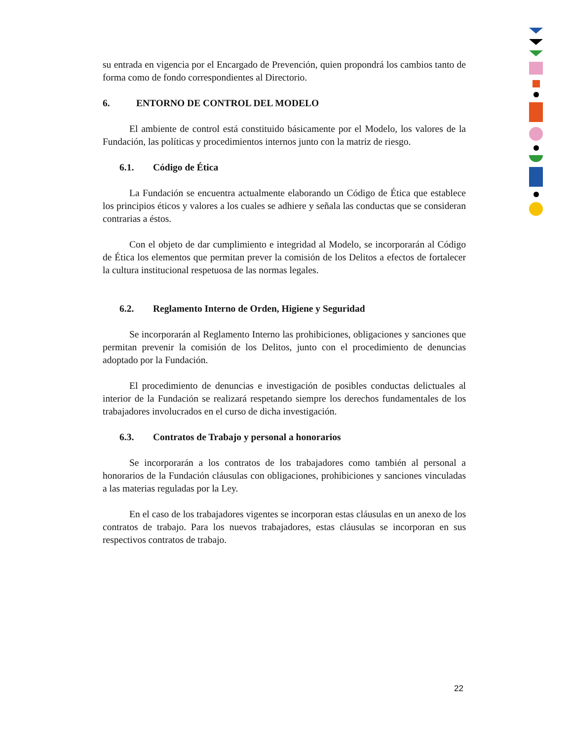su entrada en vigencia por el Encargado de Prevención, quien propondrá los cambios tanto de forma como de fondo correspondientes al Directorio.
6. ENTORNO DE CONTROL DEL MODELO
El ambiente de control está constituido básicamente por el Modelo, los valores de la Fundación, las políticas y procedimientos internos junto con la matriz de riesgo.
6.1. Código de Ética
La Fundación se encuentra actualmente elaborando un Código de Ética que establece los principios éticos y valores a los cuales se adhiere y señala las conductas que se consideran contrarias a éstos.
Con el objeto de dar cumplimiento e integridad al Modelo, se incorporarán al Código de Ética los elementos que permitan prever la comisión de los Delitos a efectos de fortalecer la cultura institucional respetuosa de las normas legales.
6.2. Reglamento Interno de Orden, Higiene y Seguridad
Se incorporarán al Reglamento Interno las prohibiciones, obligaciones y sanciones que permitan prevenir la comisión de los Delitos, junto con el procedimiento de denuncias adoptado por la Fundación.
El procedimiento de denuncias e investigación de posibles conductas delictuales al interior de la Fundación se realizará respetando siempre los derechos fundamentales de los trabajadores involucrados en el curso de dicha investigación.
6.3. Contratos de Trabajo y personal a honorarios
Se incorporarán a los contratos de los trabajadores como también al personal a honorarios de la Fundación cláusulas con obligaciones, prohibiciones y sanciones vinculadas a las materias reguladas por la Ley.
En el caso de los trabajadores vigentes se incorporan estas cláusulas en un anexo de los contratos de trabajo. Para los nuevos trabajadores, estas cláusulas se incorporan en sus respectivos contratos de trabajo.
22